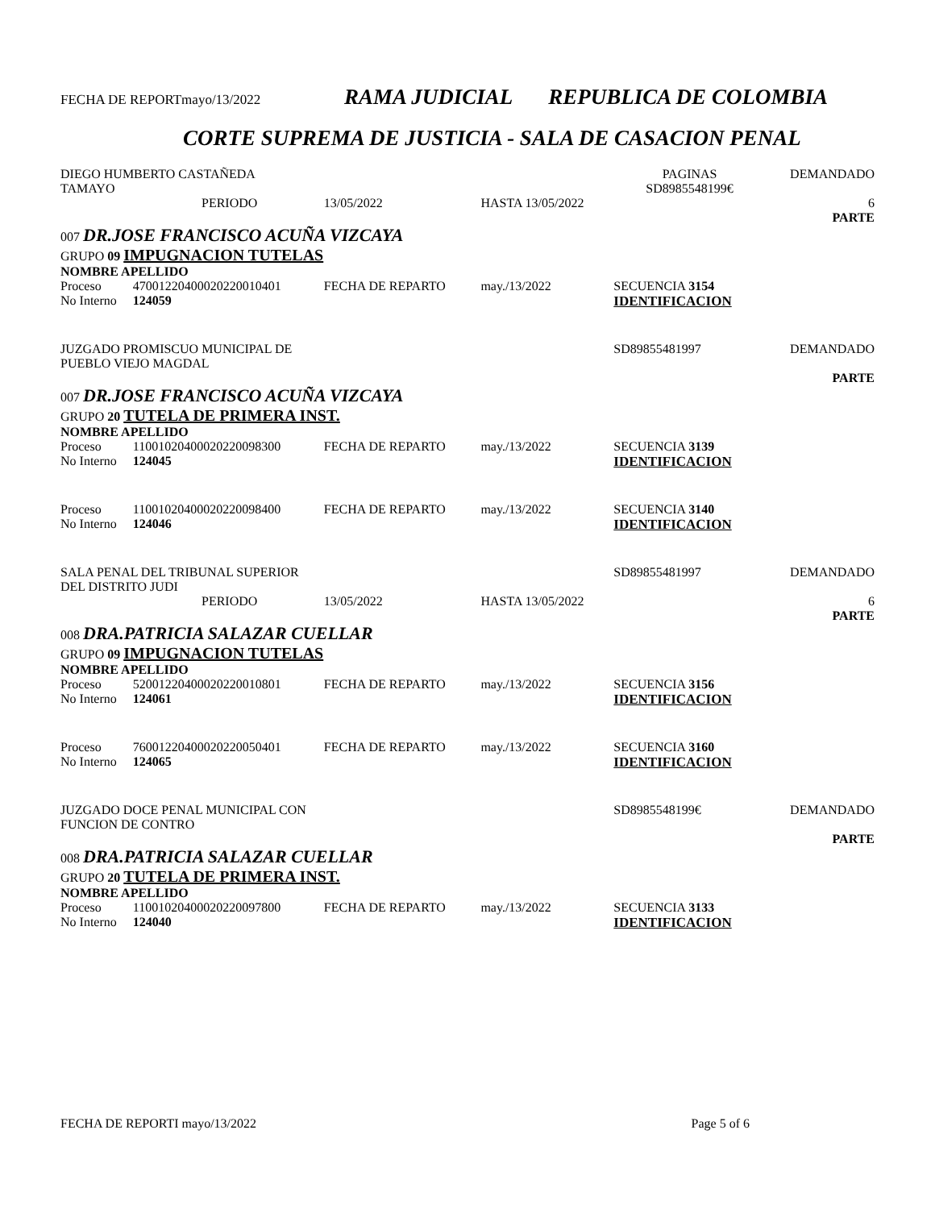FECHA DE REPORTmayo/13/2022 RAMA JUDICIAL REPUBLICA DE COLOMBIA
CORTE SUPREMA DE JUSTICIA - SALA DE CASACION PENAL
| DIEGO HUMBERTO CASTAÑEDA TAMAYO | | | | | PAGINAS SD8985548199€ | DEMANDADO |
| PERIODO | | 13/05/2022 | HASTA 13/05/2022 | | | 6 PARTE |
| 007 DR.JOSE FRANCISCO ACUÑA VIZCAYA | | | | | | |
| GRUPO 09 IMPUGNACION TUTELAS | | | | | | |
| NOMBRE APELLIDO | | | | | | |
| Proceso | 47001220400020220010401 | FECHA DE REPARTO | may./13/2022 | | SECUENCIA 3154 | |
| No Interno | 124059 | | | | IDENTIFICACION | |
| JUZGADO PROMISCUO MUNICIPAL DE PUEBLO VIEJO MAGDAL | | | | | SD89855481997 | DEMANDADO PARTE |
| 007 DR.JOSE FRANCISCO ACUÑA VIZCAYA | | | | | | |
| GRUPO 20 TUTELA DE PRIMERA INST. | | | | | | |
| NOMBRE APELLIDO | | | | | | |
| Proceso | 11001020400020220098300 | FECHA DE REPARTO | may./13/2022 | | SECUENCIA 3139 | |
| No Interno | 124045 | | | | IDENTIFICACION | |
| Proceso | 11001020400020220098400 | FECHA DE REPARTO | may./13/2022 | | SECUENCIA 3140 | |
| No Interno | 124046 | | | | IDENTIFICACION | |
| SALA PENAL DEL TRIBUNAL SUPERIOR DEL DISTRITO JUDI | | | | | SD89855481997 | DEMANDADO |
| PERIODO | | 13/05/2022 | HASTA 13/05/2022 | | | 6 PARTE |
| 008 DRA.PATRICIA SALAZAR CUELLAR | | | | | | |
| GRUPO 09 IMPUGNACION TUTELAS | | | | | | |
| NOMBRE APELLIDO | | | | | | |
| Proceso | 52001220400020220010801 | FECHA DE REPARTO | may./13/2022 | | SECUENCIA 3156 | |
| No Interno | 124061 | | | | IDENTIFICACION | |
| Proceso | 76001220400020220050401 | FECHA DE REPARTO | may./13/2022 | | SECUENCIA 3160 | |
| No Interno | 124065 | | | | IDENTIFICACION | |
| JUZGADO DOCE PENAL MUNICIPAL CON FUNCION DE CONTRO | | | | | SD8985548199€ | DEMANDADO PARTE |
| 008 DRA.PATRICIA SALAZAR CUELLAR | | | | | | |
| GRUPO 20 TUTELA DE PRIMERA INST. | | | | | | |
| NOMBRE APELLIDO | | | | | | |
| Proceso | 11001020400020220097800 | FECHA DE REPARTO | may./13/2022 | | SECUENCIA 3133 | |
| No Interno | 124040 | | | | IDENTIFICACION | |
FECHA DE REPORTI mayo/13/2022 Page 5 of 6